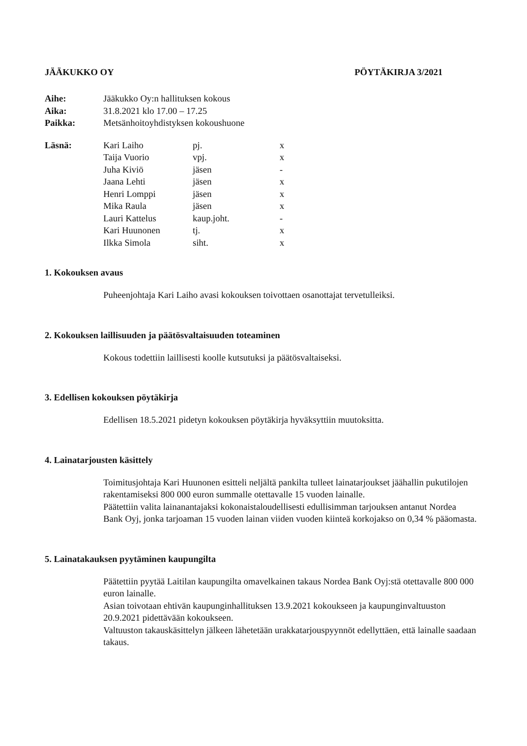JÄÄKUKKO OY PÖYTÄKIRJA 3/2021
| Aihe: | Jääkukko Oy:n hallituksen kokous |
| Aika: | 31.8.2021 klo 17.00 – 17.25 |
| Paikka: | Metsänhoitoyhdistyksen kokoushuone |
| Läsnä: | Kari Laiho | pj. | x |
| | Taija Vuorio | vpj. | x |
| | Juha Kiviö | jäsen | - |
| | Jaana Lehti | jäsen | x |
| | Henri Lomppi | jäsen | x |
| | Mika Raula | jäsen | x |
| | Lauri Kattelus | kaup.joht. | - |
| | Kari Huunonen | tj. | x |
| | Ilkka Simola | siht. | x |
1. Kokouksen avaus
Puheenjohtaja Kari Laiho avasi kokouksen toivottaen osanottajat tervetulleiksi.
2. Kokouksen laillisuuden ja päätösvaltaisuuden toteaminen
Kokous todettiin laillisesti koolle kutsutuksi ja päätösvaltaiseksi.
3. Edellisen kokouksen pöytäkirja
Edellisen 18.5.2021 pidetyn kokouksen pöytäkirja hyväksyttiin muutoksitta.
4. Lainatarjousten käsittely
Toimitusjohtaja Kari Huunonen esitteli neljältä pankilta tulleet lainatarjoukset jäähallin pukutilojen rakentamiseksi 800 000 euron summalle otettavalle 15 vuoden lainalle.
Päätettiin valita lainanantajaksi kokonaistaloudellisesti edullisimman tarjouksen antanut Nordea Bank Oyj, jonka tarjoaman 15 vuoden lainan viiden vuoden kiinteä korkojakso on 0,34 % pääomasta.
5. Lainatakauksen pyytäminen kaupungilta
Päätettiin pyytää Laitilan kaupungilta omavelkainen takaus Nordea Bank Oyj:stä otettavalle 800 000 euron lainalle.
Asian toivotaan ehtivän kaupunginhallituksen 13.9.2021 kokoukseen ja kaupunginvaltuuston 20.9.2021 pidettävään kokoukseen.
Valtuuston takauskäsittelyn jälkeen lähetetään urakkatarjouspyynnöt edellyttäen, että lainalle saadaan takaus.